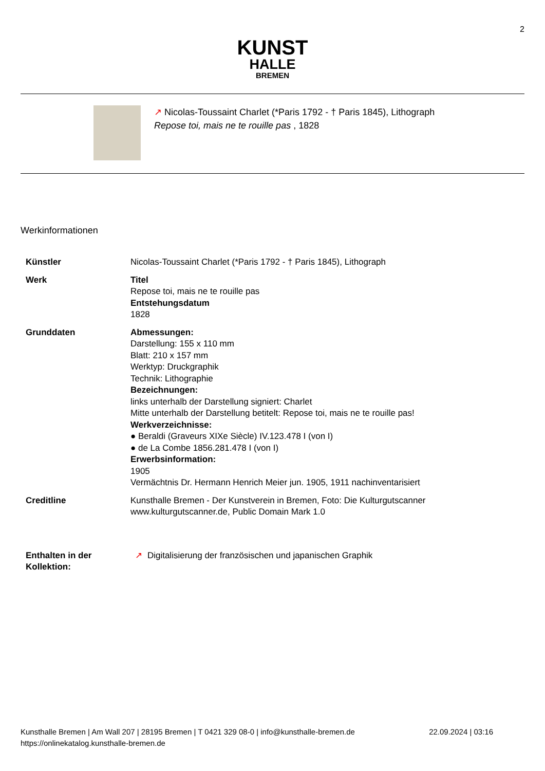2
KUNST
HALLE
BREMEN
↗ Nicolas-Toussaint Charlet (*Paris 1792 - † Paris 1845), Lithograph
Repose toi, mais ne te rouille pas , 1828
Werkinformationen
| Künstler | Nicolas-Toussaint Charlet (*Paris 1792 - † Paris 1845), Lithograph |
| Werk | Titel Repose toi, mais ne te rouille pas Entstehungsdatum 1828 |
| Grunddaten | Abmessungen: Darstellung: 155 x 110 mm Blatt: 210 x 157 mm Werktyp: Druckgraphik Technik: Lithographie Bezeichnungen: links unterhalb der Darstellung signiert: Charlet Mitte unterhalb der Darstellung betitelt: Repose toi, mais ne te rouille pas! Werkverzeichnisse: ● Beraldi (Graveurs XIXe Siècle) IV.123.478 I (von I) ● de La Combe 1856.281.478 I (von I) Erwerbsinformation: 1905 Vermächtnis Dr. Hermann Henrich Meier jun. 1905, 1911 nachinventarisiert |
| Creditline | Kunsthalle Bremen - Der Kunstverein in Bremen, Foto: Die Kulturgutscanner www.kulturgutscanner.de, Public Domain Mark 1.0 |
| Enthalten in der Kollektion: | ↗ Digitalisierung der französischen und japanischen Graphik |
Kunsthalle Bremen | Am Wall 207 | 28195 Bremen | T 0421 329 08-0 | info@kunsthalle-bremen.de
https://onlinekatalog.kunsthalle-bremen.de
22.09.2024 | 03:16